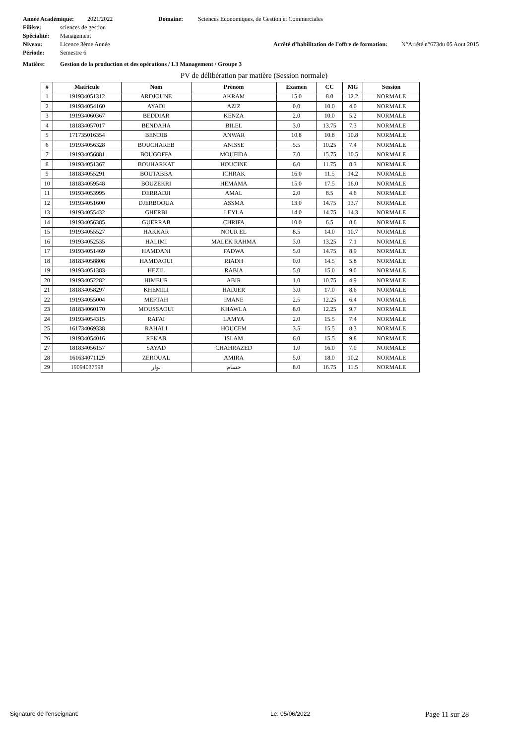Année Académique: 2021/2022 Domaine: Sciences Economiques, de Gestion et Commerciales
Filière: sciences de gestion
Spécialité: Management
Niveau: Licence 3ème Année Arrêté d’habilitation de l’offre de formation: N°Arrêté n°673du 05 Aout 2015
Période: Semestre 6
Matière: Gestion de la production et des opérations / L3 Management / Groupe 3
PV de délibération par matière (Session normale)
| # | Matricule | Nom | Prénom | Examen | CC | MG | Session |
| --- | --- | --- | --- | --- | --- | --- | --- |
| 1 | 191934051312 | ARDJOUNE | AKRAM | 15.0 | 8.0 | 12.2 | NORMALE |
| 2 | 191934054160 | AYADI | AZIZ | 0.0 | 10.0 | 4.0 | NORMALE |
| 3 | 191934060367 | BEDDIAR | KENZA | 2.0 | 10.0 | 5.2 | NORMALE |
| 4 | 181834057017 | BENDAHA | BILEL | 3.0 | 13.75 | 7.3 | NORMALE |
| 5 | 171735016354 | BENDIB | ANWAR | 10.8 | 10.8 | 10.8 | NORMALE |
| 6 | 191934056328 | BOUCHAREB | ANISSE | 5.5 | 10.25 | 7.4 | NORMALE |
| 7 | 191934056881 | BOUGOFFA | MOUFIDA | 7.0 | 15.75 | 10.5 | NORMALE |
| 8 | 191934051367 | BOUHARKAT | HOUCINE | 6.0 | 11.75 | 8.3 | NORMALE |
| 9 | 181834055291 | BOUTABBA | ICHRAK | 16.0 | 11.5 | 14.2 | NORMALE |
| 10 | 181834059548 | BOUZEKRI | HEMAMA | 15.0 | 17.5 | 16.0 | NORMALE |
| 11 | 191934053995 | DERRADJI | AMAL | 2.0 | 8.5 | 4.6 | NORMALE |
| 12 | 191934051600 | DJERBOOUA | ASSMA | 13.0 | 14.75 | 13.7 | NORMALE |
| 13 | 191934055432 | GHERBI | LEYLA | 14.0 | 14.75 | 14.3 | NORMALE |
| 14 | 191934056385 | GUERRAB | CHRIFA | 10.0 | 6.5 | 8.6 | NORMALE |
| 15 | 191934055527 | HAKKAR | NOUR EL | 8.5 | 14.0 | 10.7 | NORMALE |
| 16 | 191934052535 | HALIMI | MALEK RAHMA | 3.0 | 13.25 | 7.1 | NORMALE |
| 17 | 191934051469 | HAMDANI | FADWA | 5.0 | 14.75 | 8.9 | NORMALE |
| 18 | 181834058808 | HAMDAOUI | RIADH | 0.0 | 14.5 | 5.8 | NORMALE |
| 19 | 191934051383 | HEZIL | RABIA | 5.0 | 15.0 | 9.0 | NORMALE |
| 20 | 191934052282 | HIMEUR | ABIR | 1.0 | 10.75 | 4.9 | NORMALE |
| 21 | 181834058297 | KHEMILI | HADJER | 3.0 | 17.0 | 8.6 | NORMALE |
| 22 | 191934055004 | MEFTAH | IMANE | 2.5 | 12.25 | 6.4 | NORMALE |
| 23 | 181834060170 | MOUSSAOUI | KHAWLA | 8.0 | 12.25 | 9.7 | NORMALE |
| 24 | 191934054315 | RAFAI | LAMYA | 2.0 | 15.5 | 7.4 | NORMALE |
| 25 | 161734069338 | RAHALI | HOUCEM | 3.5 | 15.5 | 8.3 | NORMALE |
| 26 | 191934054016 | REKAB | ISLAM | 6.0 | 15.5 | 9.8 | NORMALE |
| 27 | 181834056157 | SAYAD | CHAHRAZED | 1.0 | 16.0 | 7.0 | NORMALE |
| 28 | 161634071129 | ZEROUAL | AMIRA | 5.0 | 18.0 | 10.2 | NORMALE |
| 29 | 19094037598 | نوار | حسام | 8.0 | 16.75 | 11.5 | NORMALE |
Signature de l'enseignant: Le: 05/06/2022 Page 11 sur 28